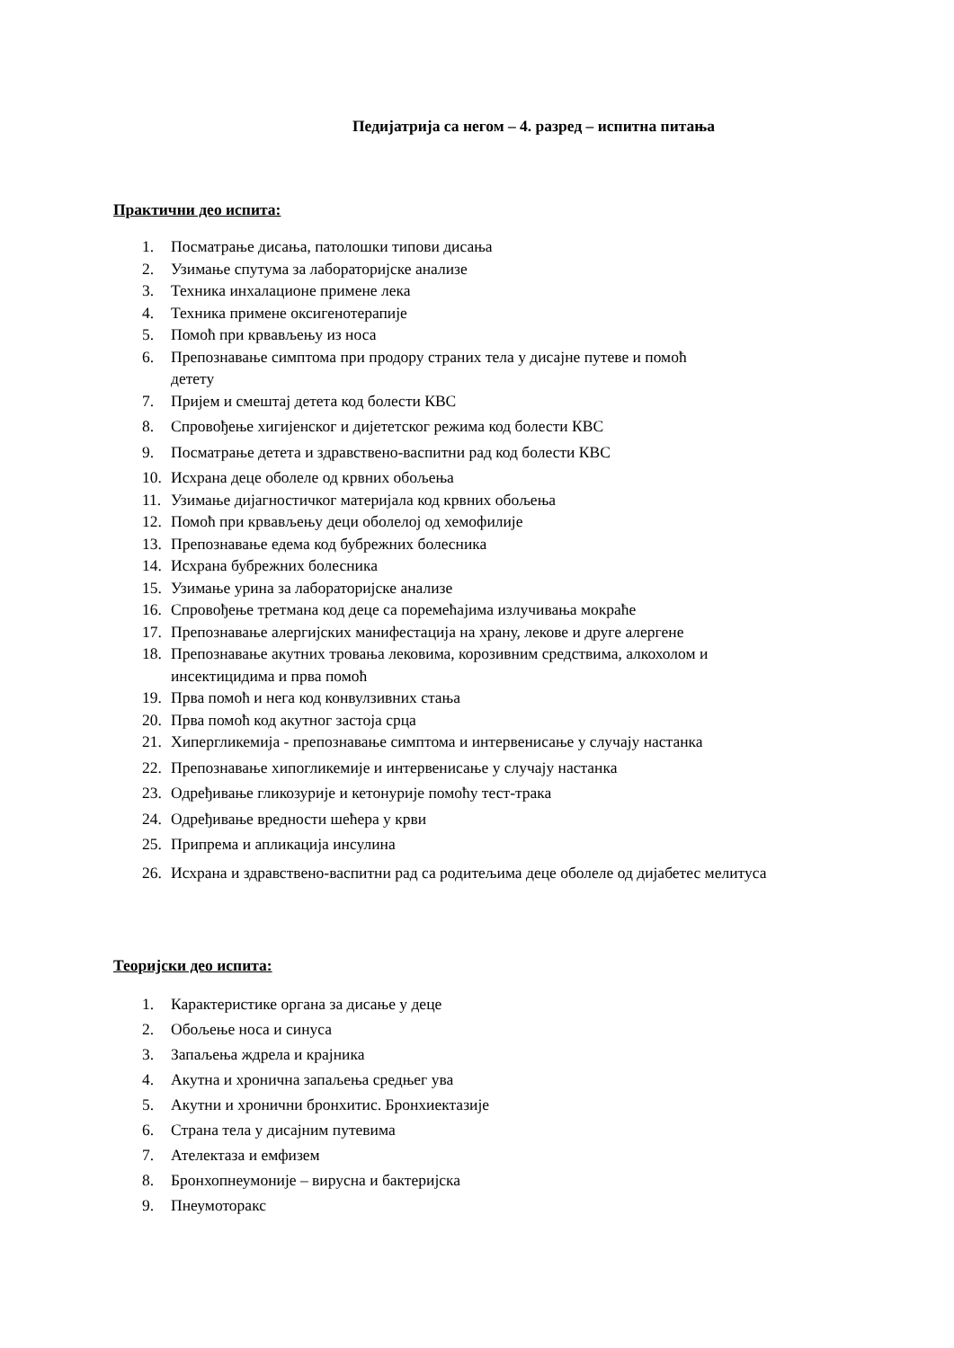Педијатрија са негом – 4. разред – испитна питања
Практични део испита:
1. Посматрање дисања, патолошки типови дисања
2. Узимање спутума за лабораторијске анализе
3. Техника инхалационе примене лека
4. Техника примене оксигенотерапије
5. Помоћ при крвављењу из носа
6. Препознавање симптома при продору страних тела у дисајне путеве и помоћ
детету
7. Пријем и смештај детета код болести КВС
8. Спровођење хигијенског и дијететског режима код болести КВС
9. Посматрање детета и здравствено-васпитни рад код болести КВС
10. Исхрана деце оболеле од крвних обољења
11. Узимање дијагностичког материјала код крвних обољења
12. Помоћ при крвављењу деци оболелој од хемофилије
13. Препознавање едема код бубрежних болесника
14. Исхрана бубрежних болесника
15. Узимање урина за лабораторијске анализе
16. Спровођење третмана код деце са поремећајима излучивања мокраће
17. Препознавање алергијских манифестација на храну, лекове и друге алергене
18. Препознавање акутних тровања лековима, корозивним средствима, алкохолом и
инсектицидима и прва помоћ
19. Прва помоћ и нега код конвулзивних стања
20. Прва помоћ код акутног застоја срца
21. Хипергликемија - препознавање симптома и интервенисање у случају настанка
22. Препознавање хипогликемије и интервенисање у случају настанка
23. Одређивање гликозурије и кетонурије помоћу тест-трака
24. Одређивање вредности шећера у крви
25. Припрема и апликација инсулина
26. Исхрана и здравствено-васпитни рад са родитељима деце оболеле од дијабетес мелитуса
Теоријски део испита:
1. Карактеристике органа за дисање у деце
2. Обољење носа и синуса
3. Запаљења ждрела и крајника
4. Акутна и хронична запаљења средњег ува
5. Акутни и хронични бронхитис. Бронхиектазије
6. Страна тела у дисајним путевима
7. Ателектаза и емфизем
8. Бронхопнеумоније – вирусна и бактеријска
9. Пнеумоторакс